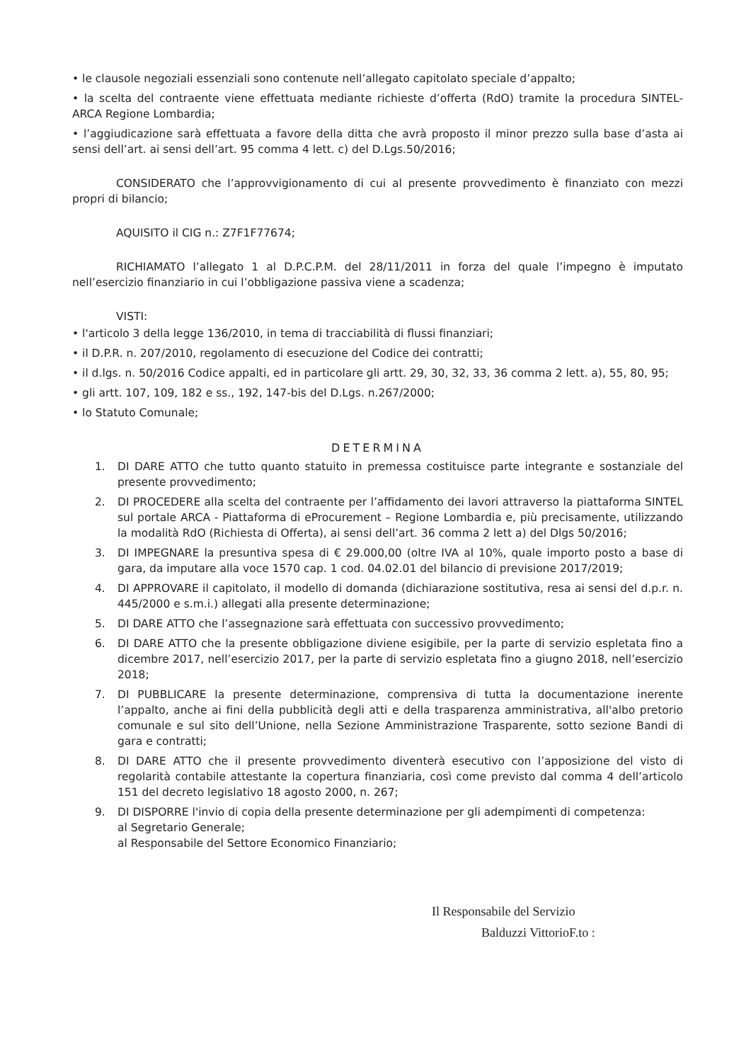• le clausole negoziali essenziali sono contenute nell’allegato capitolato speciale d’appalto;
• la scelta del contraente viene effettuata mediante richieste d’offerta (RdO) tramite la procedura SINTEL-ARCA Regione Lombardia;
• l’aggiudicazione sarà effettuata a favore della ditta che avrà proposto il minor prezzo sulla base d’asta ai sensi dell’art. ai sensi dell’art. 95 comma 4 lett. c) del D.Lgs.50/2016;
CONSIDERATO che l’approvvigionamento di cui al presente provvedimento è finanziato con mezzi propri di bilancio;
AQUISITO il CIG n.: Z7F1F77674;
RICHIAMATO l’allegato 1 al D.P.C.P.M. del 28/11/2011 in forza del quale l’impegno è imputato nell’esercizio finanziario in cui l’obbligazione passiva viene a scadenza;
VISTI:
• l'articolo 3 della legge 136/2010, in tema di tracciabilità di flussi finanziari;
• il D.P.R. n. 207/2010, regolamento di esecuzione del Codice dei contratti;
• il d.lgs. n. 50/2016 Codice appalti, ed in particolare gli artt. 29, 30, 32, 33, 36 comma 2 lett. a), 55, 80, 95;
• gli artt. 107, 109, 182 e ss., 192, 147-bis del D.Lgs. n.267/2000;
• lo Statuto Comunale;
DETERMINA
1. DI DARE ATTO che tutto quanto statuito in premessa costituisce parte integrante e sostanziale del presente provvedimento;
2. DI PROCEDERE alla scelta del contraente per l’affidamento dei lavori attraverso la piattaforma SINTEL sul portale ARCA - Piattaforma di eProcurement – Regione Lombardia e, più precisamente, utilizzando la modalità RdO (Richiesta di Offerta), ai sensi dell’art. 36 comma 2 lett a) del Dlgs 50/2016;
3. DI IMPEGNARE la presuntiva spesa di € 29.000,00 (oltre IVA al 10%, quale importo posto a base di gara, da imputare alla voce 1570 cap. 1 cod. 04.02.01 del bilancio di previsione 2017/2019;
4. DI APPROVARE il capitolato, il modello di domanda (dichiarazione sostitutiva, resa ai sensi del d.p.r. n. 445/2000 e s.m.i.) allegati alla presente determinazione;
5. DI DARE ATTO che l’assegnazione sarà effettuata con successivo provvedimento;
6. DI DARE ATTO che la presente obbligazione diviene esigibile, per la parte di servizio espletata fino a dicembre 2017, nell’esercizio 2017, per la parte di servizio espletata fino a giugno 2018, nell’esercizio 2018;
7. DI PUBBLICARE la presente determinazione, comprensiva di tutta la documentazione inerente l’appalto, anche ai fini della pubblicità degli atti e della trasparenza amministrativa, all'albo pretorio comunale e sul sito dell’Unione, nella Sezione Amministrazione Trasparente, sotto sezione Bandi di gara e contratti;
8. DI DARE ATTO che il presente provvedimento diventerà esecutivo con l’apposizione del visto di regolarità contabile attestante la copertura finanziaria, così come previsto dal comma 4 dell’articolo 151 del decreto legislativo 18 agosto 2000, n. 267;
9. DI DISPORRE l'invio di copia della presente determinazione per gli adempimenti di competenza:
al Segretario Generale;
al Responsabile del Settore Economico Finanziario;
Il Responsabile del Servizio
Balduzzi VittorioF.to :